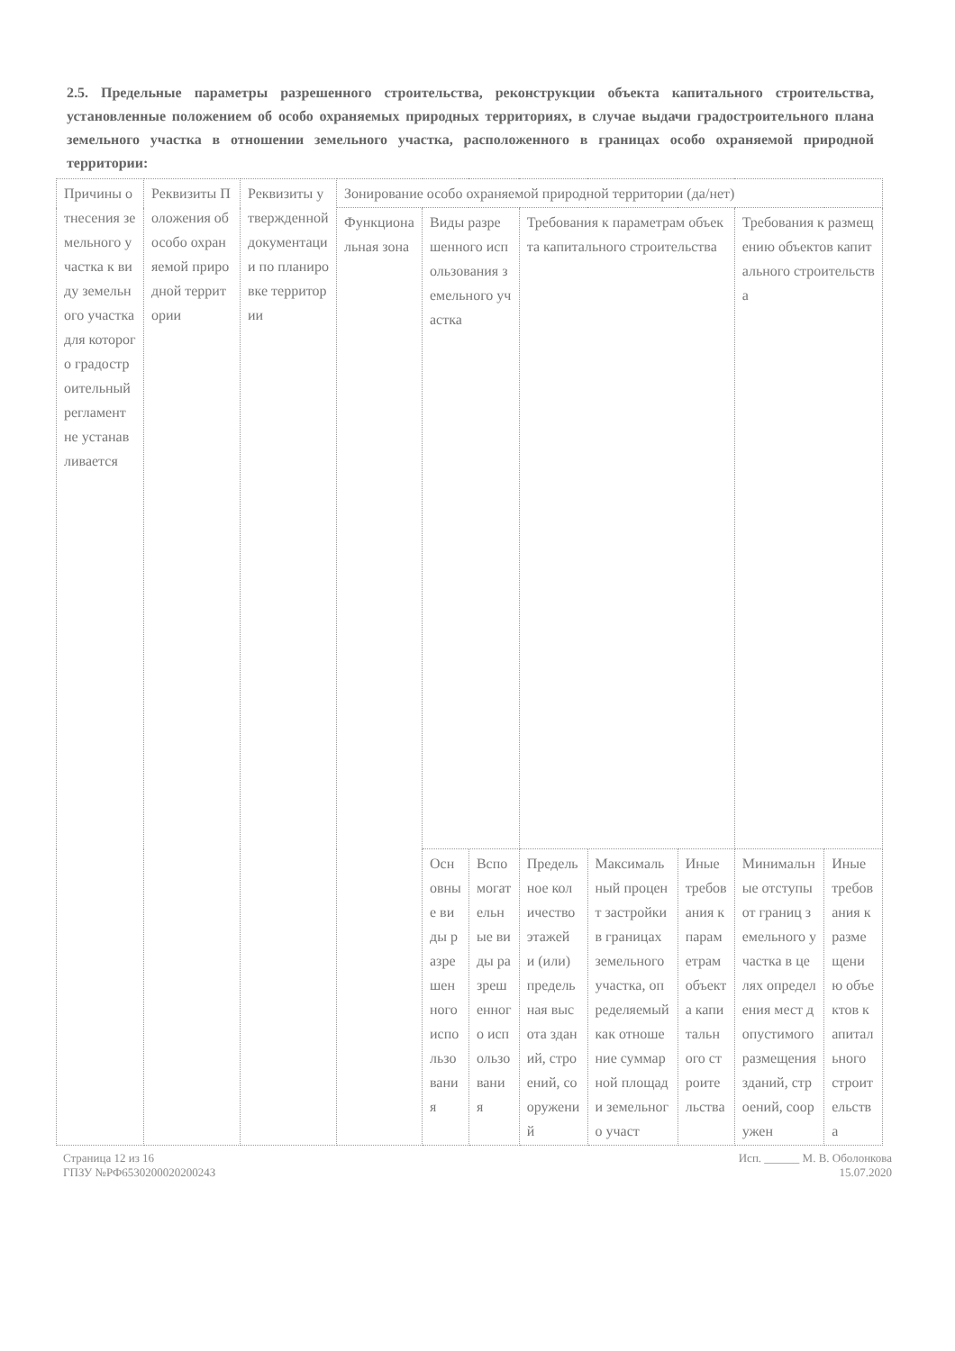2.5. Предельные параметры разрешенного строительства, реконструкции объекта капитального строительства, установленные положением об особо охраняемых природных территориях, в случае выдачи градостроительного плана земельного участка в отношении земельного участка, расположенного в границах особо охраняемой природной территории:
| Причины отнесения земельного участка к виду земельного участка для которого градостроительный регламент не устанавливается | Реквизиты Положения об особо охраняемой природной территории | Реквизиты утвержденной документации по планировке территории | Зонирование особо охраняемой природной территории (да/нет) | | | | | | | |
| --- | --- | --- | --- | --- | --- | --- | --- | --- | --- | --- |
| | | | Функциональная зона | Виды разрешенного использования земельного участка | | Требования к параметрам объекта капитального строительства | | | Требования к размещению объектов капитального строительства | |
| | | | | Основные виды разрешенного использования | Вспомогательные виды разрешенного использования | Предельное количество этажей и (или) предельная высота зданий, строений, сооружений | Максимальный процент застройки в границах земельного участка, определяемый как отношение суммарной площади земельного участ | Иные требования к параметрам объекта капитального строительства | Минимальные отступы от границ земельного участка в целях определения мест допустимого размещения зданий, строений, сооружен | Иные требования к размещению объектов капитального строительства |
Страница 12 из 16
ГПЗУ №РФ653020002020024З
Исп. ______ М. В. Оболонкова
15.07.2020